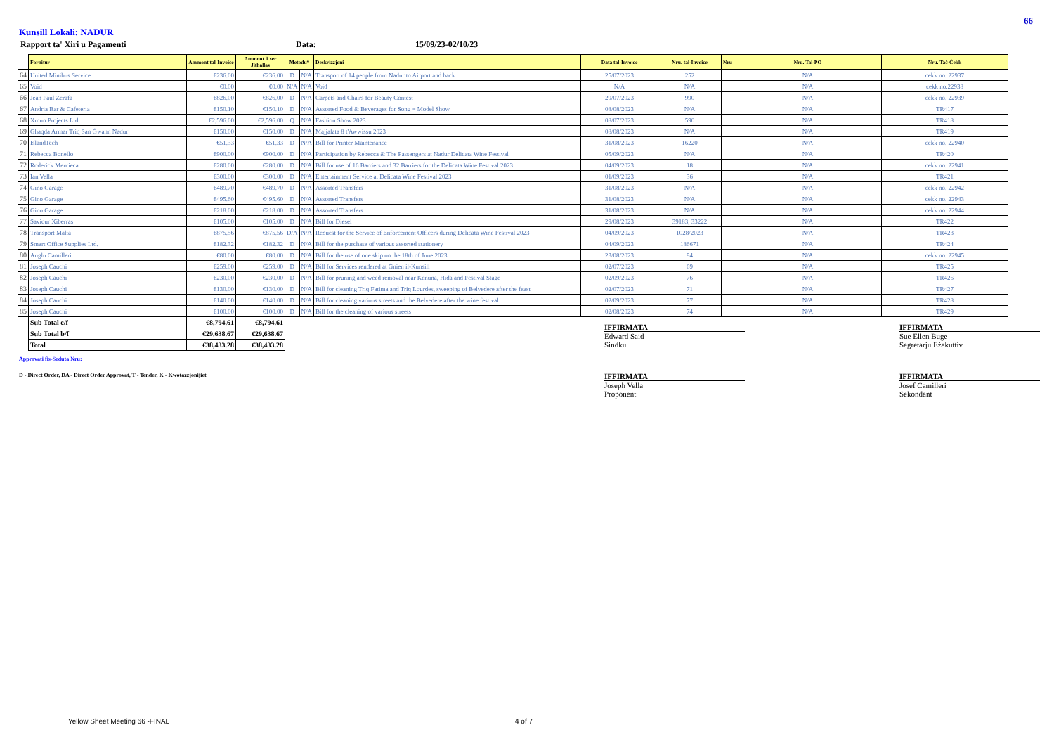66
Kunsill Lokali: NADUR
Rapport ta' Xiri u Pagamenti Data: 15/09/23-02/10/23
| | Fornitur | Ammont tal-Invoice | Ammont li ser Jithallas | Metodu* | | Deskrizzjoni | Data tal-Invoice | Nru. tal-Invoice | Nru | Nru. Tal-PO | Nru. Taċ-Ċekk |
| --- | --- | --- | --- | --- | --- | --- | --- | --- | --- | --- | --- |
| 64 | United Minibus Service | €236.00 | €236.00 | D | N/A | Transport of 14 people from Nadur to Airport and back | 25/07/2023 | 252 | | N/A | cekk no. 22937 |
| 65 | Void | €0.00 | €0.00 | N/A | N/A | Void | N/A | N/A | | N/A | cekk no.22938 |
| 66 | Jean Paul Zerafa | €826.00 | €826.00 | D | N/A | Carpets and Chairs for Beauty Contest | 29/07/2023 | 990 | | N/A | cekk no. 22939 |
| 67 | Andria Bar & Cafeteria | €150.10 | €150.10 | D | N/A | Assorted Food & Beverages for Song + Model Show | 08/08/2023 | N/A | | N/A | TR417 |
| 68 | Xmun Projects Ltd. | €2,596.00 | €2,596.00 | Q | N/A | Fashion Show 2023 | 08/07/2023 | 590 | | N/A | TR418 |
| 69 | Ghaqda Armar Triq San Ġwann Nadur | €150.00 | €150.00 | D | N/A | Majjalata 8 t'Awwissu 2023 | 08/08/2023 | N/A | | N/A | TR419 |
| 70 | IslandTech | €51.33 | €51.33 | D | N/A | Bill for Printer Maintenance | 31/08/2023 | 16220 | | N/A | cekk no. 22940 |
| 71 | Rebecca Bonello | €900.00 | €900.00 | D | N/A | Participation by Rebecca & The Passengers at Nadur Delicata Wine Festival | 05/09/2023 | N/A | | N/A | TR420 |
| 72 | Roderick Mercieca | €280.00 | €280.00 | D | N/A | Bill for use of 16 Barriers and 32 Barriers for the Delicata Wine Festival 2023 | 04/09/2023 | 18 | | N/A | cekk no. 22941 |
| 73 | Ian Vella | €300.00 | €300.00 | D | N/A | Entertainment Service at Delicata Wine Festival 2023 | 01/09/2023 | 36 | | N/A | TR421 |
| 74 | Gino Garage | €489.70 | €489.70 | D | N/A | Assorted Transfers | 31/08/2023 | N/A | | N/A | cekk no. 22942 |
| 75 | Gino Garage | €495.60 | €495.60 | D | N/A | Assorted Transfers | 31/08/2023 | N/A | | N/A | cekk no. 22943 |
| 76 | Gino Garage | €218.00 | €218.00 | D | N/A | Assorted Transfers | 31/08/2023 | N/A | | N/A | cekk no. 22944 |
| 77 | Saviour Xiberras | €105.00 | €105.00 | D | N/A | Bill for Diesel | 29/08/2023 | 39183, 33222 | | N/A | TR422 |
| 78 | Transport Malta | €875.56 | €875.56 | D/A | N/A | Request for the Service of Enforcement Officers during Delicata Wine Festival 2023 | 04/09/2023 | 1028/2023 | | N/A | TR423 |
| 79 | Smart Office Supplies Ltd. | €182.32 | €182.32 | D | N/A | Bill for the purchase of various assorted stationery | 04/09/2023 | 186671 | | N/A | TR424 |
| 80 | Anglu Camilleri | €80.00 | €80.00 | D | N/A | Bill for the use of one skip on the 18th of June 2023 | 23/08/2023 | 94 | | N/A | cekk no. 22945 |
| 81 | Joseph Cauchi | €259.00 | €259.00 | D | N/A | Bill for Services rendered at Ġnien il-Kunsill | 02/07/2023 | 69 | | N/A | TR425 |
| 82 | Joseph Cauchi | €230.00 | €230.00 | D | N/A | Bill for pruning and weed removal near Kenuna, Hida and Festival Stage | 02/09/2023 | 76 | | N/A | TR426 |
| 83 | Joseph Cauchi | €130.00 | €130.00 | D | N/A | Bill for cleaning Triq Fatima and Triq Lourdes, sweeping of Belvedere after the feast | 02/07/2023 | 71 | | N/A | TR427 |
| 84 | Joseph Cauchi | €140.00 | €140.00 | D | N/A | Bill for cleaning various streets and the Belvedere after the wine festival | 02/09/2023 | 77 | | N/A | TR428 |
| 85 | Joseph Cauchi | €100.00 | €100.00 | D | N/A | Bill for the cleaning of various streets | 02/08/2023 | 74 | | N/A | TR429 |
| | Sub Total c/f | €8,794.61 | €8,794.61 | | | | | | | | |
| | Sub Total b/f | €29,638.67 | €29,638.67 | | | | | | | | |
| | Total | €38,433.28 | €38,433.28 | | | | | | | | |
IFFIRMATA
Edward Said
Sindku
IFFIRMATA
Sue Ellen Buge
Segretarju Eżekuttiv
Approvati fis-Seduta Nru:
D - Direct Order, DA - Direct Order Approvat, T - Tender, K - Kwotazzjonijiet
IFFIRMATA
Joseph Vella
Proponent
IFFIRMATA
Josef Camilleri
Sekondant
Yellow Sheet Meeting 66 -FINAL 4 of 7